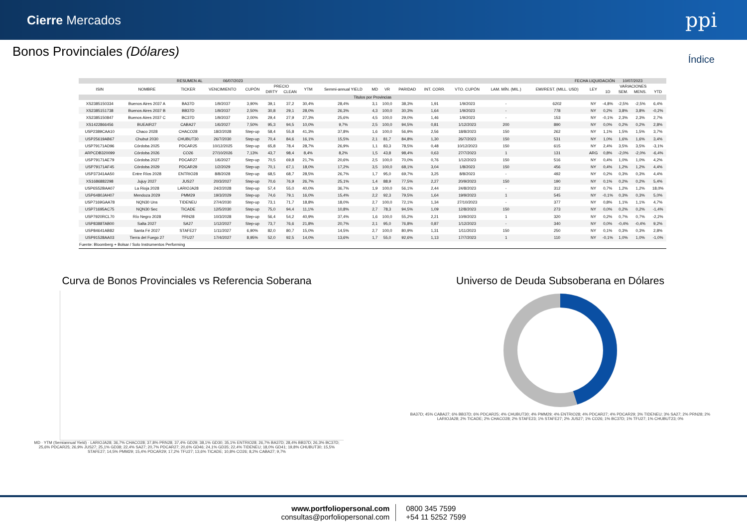Cierre Mercados
ppi
Bonos Provinciales (Dólares)
Índice
| RESUMEN AL | | | 06/07/2023 | | FECHA LIQUIDACIÓN | | | | | | | | | | | | | 10/07/2023 | | |
| --- | --- | --- | --- | --- | --- | --- | --- | --- | --- | --- | --- | --- | --- | --- | --- | --- | --- | --- | --- | --- |
| ISIN | NOMBRE | TICKER | VENCIMIENTO | CUPÓN | PRECIO | | YTM | Semmi-annual YIELD | MD | VR | PARIDAD | INT. CORR. | VTO. CUPÓN | LAM. MÍN. (MIL.) | EMI/REST. (MILL. USD) | LEY | VARIACIONES | | | |
| | | | | | DIRTY | CLEAN | | | | | | | | | | | 1D | SEM. | MENS. | YTD |
| Titulos por Provincias | | | | | | | | | | | | | | | | | | | | |
| XS2385150334 | Buenos Aires 2037 A | BA37D | 1/9/2037 | 3,90% | 39,1 | 37,2 | 30,4% | 28,4% | 3,1 | 100,0 | 38,3% | 1,91 | 1/9/2023 | - | 6202 | NY | -4,8% | -2,5% | -2,5% | 6,4% |
| XS2385151738 | Buenos Aires 2037 B | BB37D | 1/9/2037 | 2,50% | 30,8 | 29,1 | 28,0% | 26,3% | 4,3 | 100,0 | 30,3% | 1,64 | 1/9/2023 | - | 778 | NY | 0,2% | 3,8% | 3,8% | -0,2% |
| XS2385150847 | Buenos Aires 2037 C | BC37D | 1/9/2037 | 2,00% | 29,4 | 27,9 | 27,3% | 25,6% | 4,5 | 100,0 | 29,0% | 1,46 | 1/9/2023 | - | 153 | NY | -0,1% | 2,3% | 2,3% | 2,7% |
| XS1422866456 | BUEAIR27 | CABA27 | 1/6/2027 | 7,50% | 95,3 | 94,5 | 10,0% | 9,7% | 2,5 | 100,0 | 94,5% | 0,81 | 1/12/2023 | 200 | 890 | NY | 0,0% | 0,2% | 0,2% | 2,8% |
| USP2389CAA10 | Chaco 2028 | CHACO28 | 18/2/2028 | Step-up | 58,4 | 55,8 | 41,3% | 37,8% | 1,6 | 100,0 | 56,9% | 2,56 | 18/8/2023 | 150 | 262 | NY | 1,1% | 1,5% | 1,5% | 3,7% |
| USP25619AB67 | Chubut 2030 | CHUBUT30 | 26/7/2030 | Step-up | 70,4 | 84,6 | 16,1% | 15,5% | 2,1 | 81,7 | 84,8% | 1,30 | 26/7/2023 | 150 | 531 | NY | 1,0% | 1,6% | 1,6% | 3,4% |
| USP79171AD96 | Córdoba 2025 | PDCAR25 | 10/12/2025 | Step-up | 65,8 | 78,4 | 28,7% | 26,9% | 1,1 | 83,3 | 78,5% | 0,48 | 10/12/2023 | 150 | 615 | NY | 2,4% | 3,5% | 3,5% | -3,1% |
| ARPCDB320099 | Córdoba 2026 | CO26 | 27/10/2026 | 7,13% | 43,7 | 98,4 | 8,4% | 8,2% | 1,5 | 43,8 | 98,4% | 0,63 | 27/7/2023 | 1 | 131 | ARG | 0,8% | -2,0% | -2,0% | -6,4% |
| USP79171AE79 | Córdoba 2027 | PDCAR27 | 1/6/2027 | Step-up | 70,5 | 69,8 | 21,7% | 20,6% | 2,5 | 100,0 | 70,0% | 0,76 | 1/12/2023 | 150 | 516 | NY | 0,4% | 1,0% | 1,0% | 4,2% |
| USP79171AF45 | Córdoba 2029 | PDCAR29 | 1/2/2029 | Step-up | 70,1 | 67,1 | 18,0% | 17,2% | 3,5 | 100,0 | 68,1% | 3,04 | 1/8/2023 | 150 | 456 | NY | 0,4% | 1,2% | 1,2% | 4,4% |
| USP37341AA50 | Entre Ríos 2028 | ENTRIO28 | 8/8/2028 | Step-up | 68,5 | 68,7 | 28,5% | 26,7% | 1,7 | 95,0 | 69,7% | 3,25 | 8/8/2023 | - | 492 | NY | 0,2% | 0,3% | 0,3% | 4,4% |
| XS1686882298 | Jujuy 2027 | JUS27 | 20/3/2027 | Step-up | 70,6 | 76,9 | 26,7% | 25,1% | 1,4 | 88,9 | 77,5% | 2,27 | 20/9/2023 | 150 | 190 | NY | 0,1% | 0,2% | 0,2% | 5,4% |
| USP6S52BAA07 | La Rioja 2028 | LARIOJA28 | 24/2/2028 | Step-up | 57,4 | 55,0 | 40,0% | 36,7% | 1,9 | 100,0 | 56,1% | 2,44 | 24/8/2023 | - | 312 | NY | 0,7% | 1,2% | 1,2% | 18,0% |
| USP6480JAH07 | Mendoza 2029 | PMM29 | 19/3/2029 | Step-up | 74,6 | 79,1 | 16,0% | 15,4% | 2,2 | 92,3 | 79,5% | 1,64 | 19/9/2023 | 1 | 545 | NY | -0,1% | 0,3% | 0,3% | 5,0% |
| USP7169GAA78 | NQN30 Uns | TIDENEU | 27/4/2030 | Step-up | 73,1 | 71,7 | 18,8% | 18,0% | 2,7 | 100,0 | 72,1% | 1,34 | 27/10/2023 | - | 377 | NY | 0,8% | 1,1% | 1,1% | 4,7% |
| USP71695AC75 | NQN30 Sec | TICADE | 12/5/2030 | Step-up | 75,0 | 94,4 | 11,1% | 10,8% | 2,7 | 78,3 | 94,5% | 1,09 | 12/8/2023 | 150 | 273 | NY | 0,0% | 0,2% | 0,2% | -1,4% |
| USP7920RCL70 | Río Negro 2028 | PRN28 | 10/3/2028 | Step-up | 56,4 | 54,2 | 40,9% | 37,4% | 1,6 | 100,0 | 55,2% | 2,21 | 10/9/2023 | 1 | 320 | NY | 0,2% | 0,7% | 0,7% | -2,2% |
| USP8388TAB00 | Salta 2027 | SA27 | 1/12/2027 | Step-up | 73,7 | 76,6 | 21,8% | 20,7% | 2,1 | 95,0 | 76,8% | 0,87 | 1/12/2023 | - | 340 | NY | 0,0% | -0,4% | -0,4% | 9,2% |
| USP84641AB82 | Santa Fé 2027 | STAFE27 | 1/11/2027 | 6,90% | 82,0 | 80,7 | 15,0% | 14,5% | 2,7 | 100,0 | 80,9% | 1,31 | 1/11/2023 | 150 | 250 | NY | 0,1% | 0,3% | 0,3% | 2,8% |
| USP91528AA03 | Tierra del Fuego 27 | TFU27 | 17/4/2027 | 8,95% | 52,0 | 92,5 | 14,0% | 13,6% | 1,7 | 55,0 | 92,6% | 1,13 | 17/7/2023 | 1 | 110 | NY | -0,1% | 1,0% | 1,0% | -1,0% |
| Fuente: Bloomberg + Bolsar / Solo Instrumentos Performing | | | | | | | | | | | | | | | | | | | | |
Curva de Bonos Provinciales vs Referencia Soberana
MD · YTM (Semiannual Yield) · LARIOJA28; 36,7% CHACO28; 37,8% PRN28; 37,4% GD29; 38,1% GD30; 35,1% ENTRIO28; 26,7% BA37D; 28,4% BB37D; 26,3% BC37D; 25,6% PDCAR25; 26,9% JUS27; 25,1% GD38; 22,4% SA27; 20,7% PDCAR27; 20,6% GD46; 24,1% GD35; 22,4% TIDENEU; 18,0% GD41; 19,8% CHUBUT30; 15,5% STAFE27; 14,5% PMM29; 15,4% PDCAR29; 17,2% TFU27; 13,6% TICADE; 10,8% CO26; 8,2% CABA27; 9,7%
Universo de Deuda Subsoberana en Dólares
BA37D; 45% CABA27; 6% BB37D; 6% PDCAR25; 4% CHUBUT30; 4% PMM29; 4% ENTRIO28; 4% PDCAR27; 4% PDCAR29; 3% TIDENEU; 3% SA27; 2% PRN28; 2% LARIOJA28; 2% TICADE; 2% CHACO28; 2% STAFE23; 1% STAFE27; 2% JUS27; 1% CO26; 1% BC37D; 1% TFU27; 1% CHUBUT23; 0%
www.portfoliopersonal.com
consultas@porfoliopersonal.com
0800 345 7599
+54 11 5252 7599